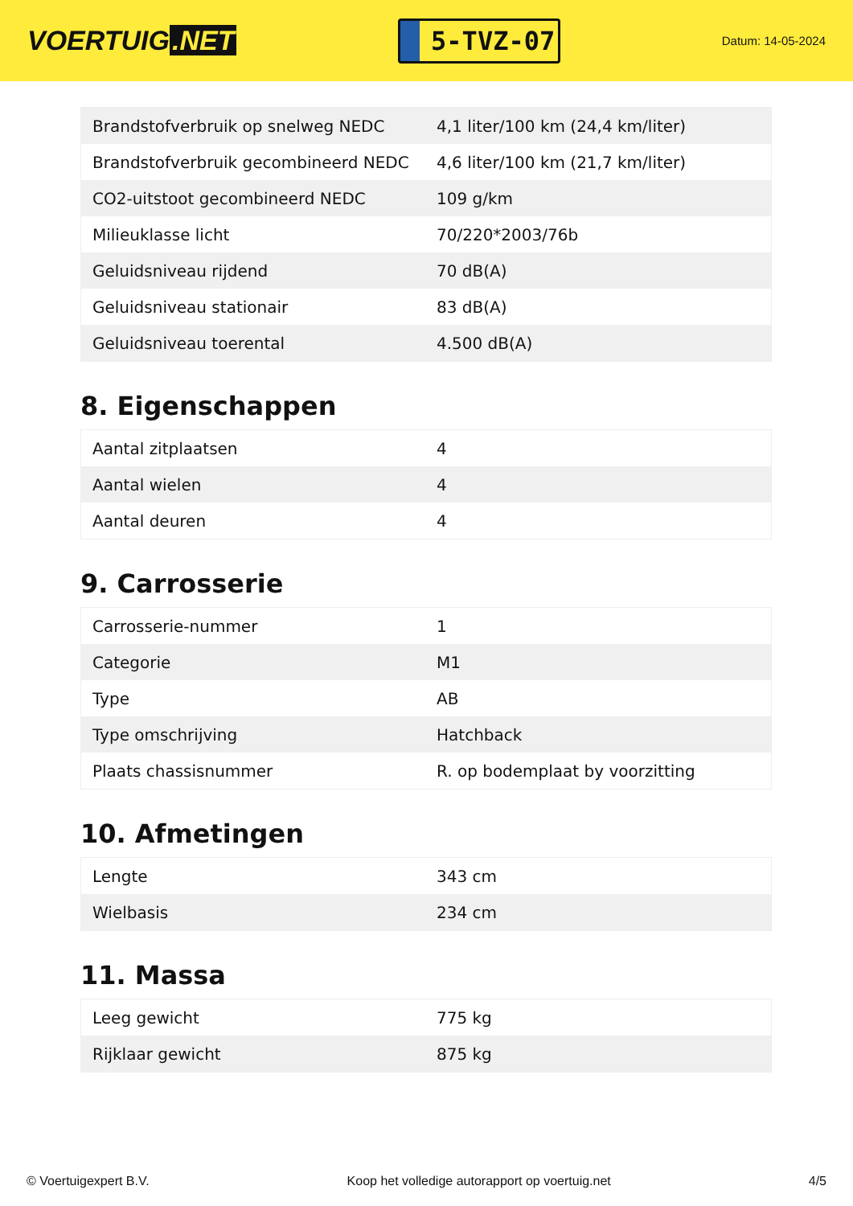VOERTUIG.NET
5-TVZ-07
Datum: 14-05-2024
| Brandstofverbruik op snelweg NEDC | 4,1 liter/100 km (24,4 km/liter) |
| Brandstofverbruik gecombineerd NEDC | 4,6 liter/100 km (21,7 km/liter) |
| CO2-uitstoot gecombineerd NEDC | 109 g/km |
| Milieuklasse licht | 70/220*2003/76b |
| Geluidsniveau rijdend | 70 dB(A) |
| Geluidsniveau stationair | 83 dB(A) |
| Geluidsniveau toerental | 4.500 dB(A) |
8. Eigenschappen
| Aantal zitplaatsen | 4 |
| Aantal wielen | 4 |
| Aantal deuren | 4 |
9. Carrosserie
| Carrosserie-nummer | 1 |
| Categorie | M1 |
| Type | AB |
| Type omschrijving | Hatchback |
| Plaats chassisnummer | R. op bodemplaat by voorzitting |
10. Afmetingen
| Lengte | 343 cm |
| Wielbasis | 234 cm |
11. Massa
| Leeg gewicht | 775 kg |
| Rijklaar gewicht | 875 kg |
© Voertuigexpert B.V. Koop het volledige autorapport op voertuig.net 4/5